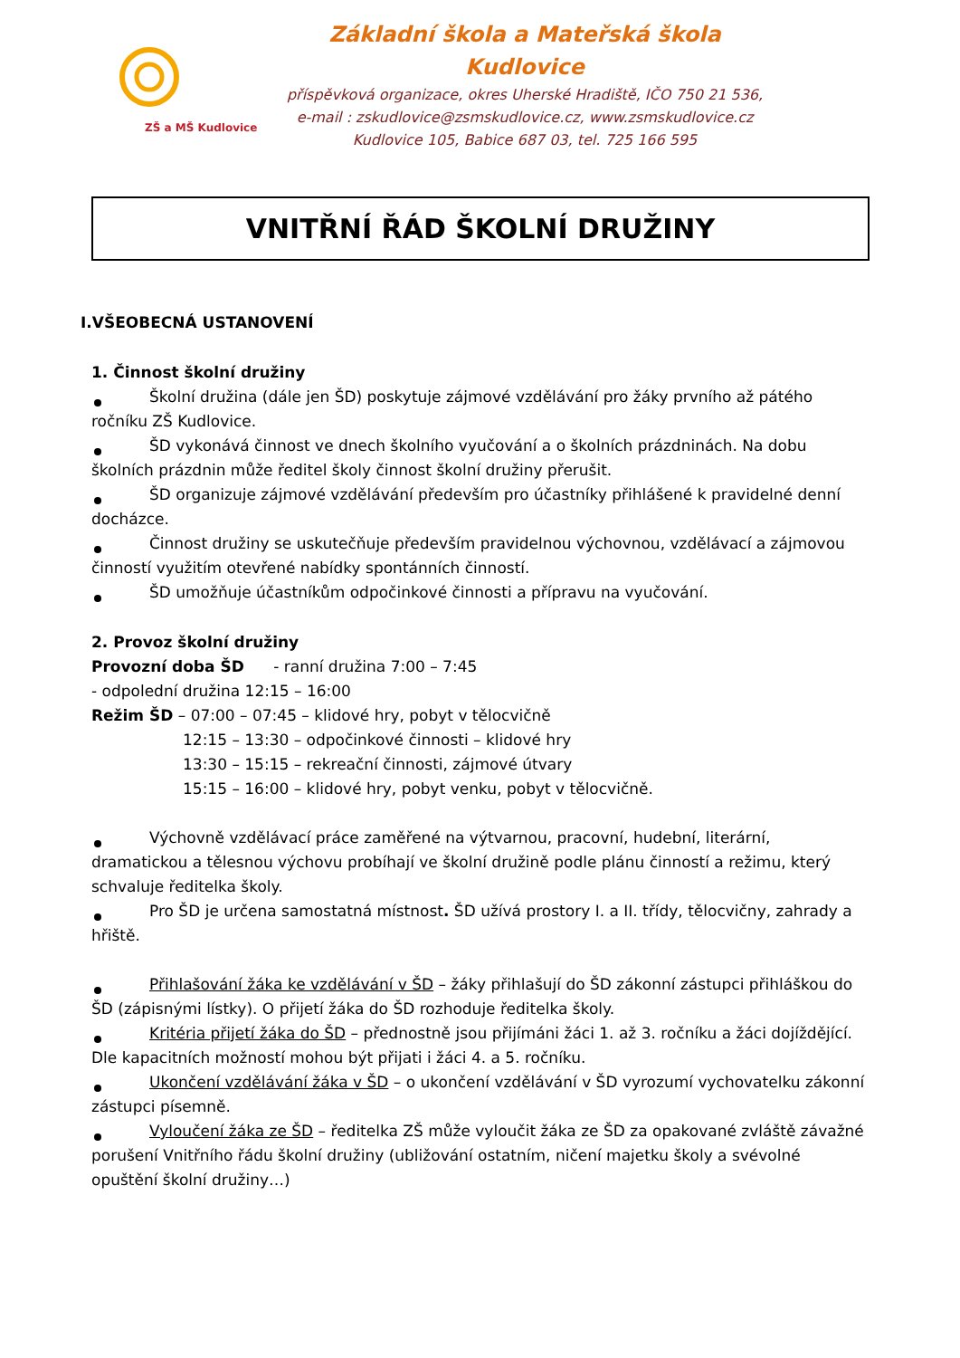ZŠ a MŠ Kudlovice
Základní škola a Mateřská škola Kudlovice
příspěvková organizace, okres Uherské Hradiště, IČO 750 21 536,
e-mail : zskudlovice@zsmskudlovice.cz, www.zsmskudlovice.cz
Kudlovice 105, Babice 687 03, tel. 725 166 595
VNITŘNÍ ŘÁD ŠKOLNÍ DRUŽINY
I.VŠEOBECNÁ USTANOVENÍ
1. Činnost školní družiny
Školní družina (dále jen ŠD) poskytuje zájmové vzdělávání pro žáky prvního až pátého ročníku ZŠ Kudlovice.
ŠD vykonává činnost ve dnech školního vyučování a o školních prázdninách. Na dobu školních prázdnin může ředitel školy činnost školní družiny přerušit.
ŠD organizuje zájmové vzdělávání především pro účastníky přihlášené k pravidelné denní docházce.
Činnost družiny se uskutečňuje především pravidelnou výchovnou, vzdělávací a zájmovou činností využitím otevřené nabídky spontánních činností.
ŠD umožňuje účastníkům odpočinkové činnosti a přípravu na vyučování.
2. Provoz školní družiny
Provozní doba ŠD - ranní družina 7:00 – 7:45
- odpolední družina 12:15 – 16:00
Režim ŠD – 07:00 – 07:45 – klidové hry, pobyt v tělocvičně
12:15 – 13:30 – odpočinkové činnosti – klidové hry
13:30 – 15:15 – rekreační činnosti, zájmové útvary
15:15 – 16:00 – klidové hry, pobyt venku, pobyt v tělocvičně.
Výchovně vzdělávací práce zaměřené na výtvarnou, pracovní, hudební, literární, dramatickou a tělesnou výchovu probíhají ve školní družině podle plánu činností a režimu, který schvaluje ředitelka školy.
Pro ŠD je určena samostatná místnost. ŠD užívá prostory I. a II. třídy, tělocvičny, zahrady a hřiště.
Přihlašování žáka ke vzdělávání v ŠD – žáky přihlašují do ŠD zákonní zástupci přihláškou do ŠD (zápisnými lístky). O přijetí žáka do ŠD rozhoduje ředitelka školy.
Kritéria přijetí žáka do ŠD – přednostně jsou přijímáni žáci 1. až 3. ročníku a žáci dojíždějící. Dle kapacitních možností mohou být přijati i žáci 4. a 5. ročníku.
Ukončení vzdělávání žáka v ŠD – o ukončení vzdělávání v ŠD vyrozumí vychovatelku zákonní zástupci písemně.
Vyloučení žáka ze ŠD – ředitelka ZŠ může vyloučit žáka ze ŠD za opakované zvláště závažné porušení Vnitřního řádu školní družiny (ubližování ostatním, ničení majetku školy a svévolné opuštění školní družiny…)